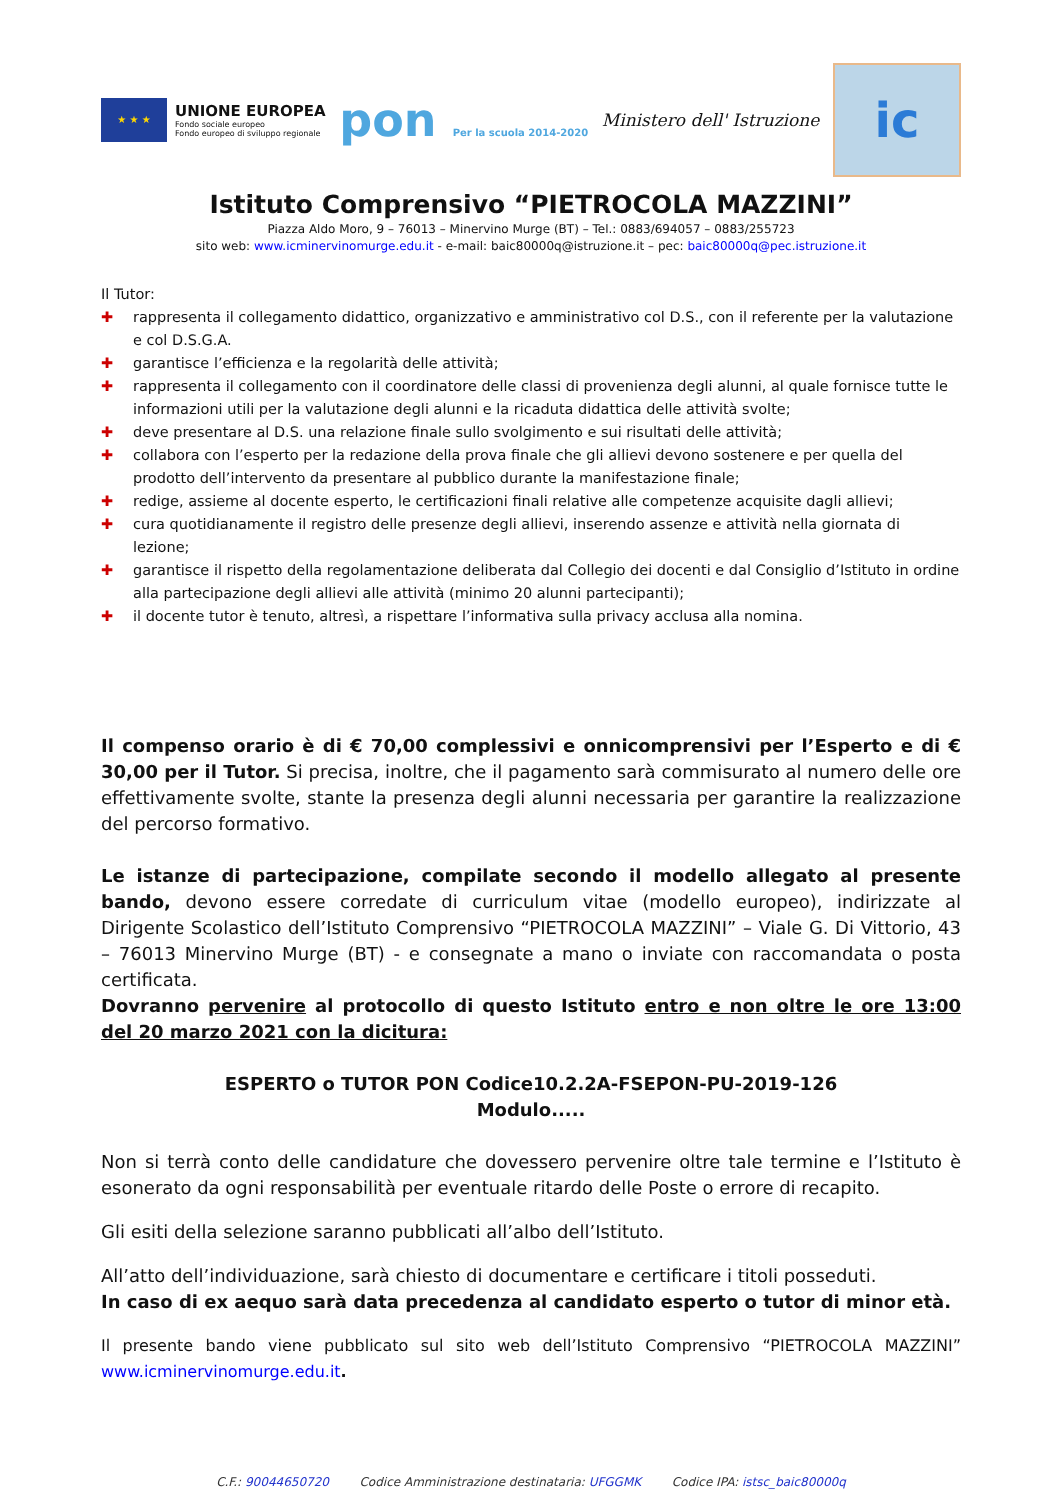★ ★ ★
UNIONE EUROPEA
Fondo sociale europeo
Fondo europeo di sviluppo regionale
pon Per la scuola 2014-2020
Ministero dell' Istruzione
ic
Istituto Comprensivo “PIETROCOLA MAZZINI”
Piazza Aldo Moro, 9 – 76013 – Minervino Murge (BT) – Tel.: 0883/694057 – 0883/255723
sito web: www.icminervinomurge.edu.it - e-mail: baic80000q@istruzione.it – pec: baic80000q@pec.istruzione.it
Il Tutor:
✚ rappresenta il collegamento didattico, organizzativo e amministrativo col D.S., con il referente per la valutazione e col D.S.G.A.
✚ garantisce l’efficienza e la regolarità delle attività;
✚ rappresenta il collegamento con il coordinatore delle classi di provenienza degli alunni, al quale fornisce tutte le informazioni utili per la valutazione degli alunni e la ricaduta didattica delle attività svolte;
✚ deve presentare al D.S. una relazione finale sullo svolgimento e sui risultati delle attività;
✚ collabora con l’esperto per la redazione della prova finale che gli allievi devono sostenere e per quella del prodotto dell’intervento da presentare al pubblico durante la manifestazione finale;
✚ redige, assieme al docente esperto, le certificazioni finali relative alle competenze acquisite dagli allievi;
✚ cura quotidianamente il registro delle presenze degli allievi, inserendo assenze e attività nella giornata di lezione;
✚ garantisce il rispetto della regolamentazione deliberata dal Collegio dei docenti e dal Consiglio d’Istituto in ordine alla partecipazione degli allievi alle attività (minimo 20 alunni partecipanti);
✚ il docente tutor è tenuto, altresì, a rispettare l’informativa sulla privacy acclusa alla nomina.
Il compenso orario è di € 70,00 complessivi e onnicomprensivi per l’Esperto e di € 30,00 per il Tutor. Si precisa, inoltre, che il pagamento sarà commisurato al numero delle ore effettivamente svolte, stante la presenza degli alunni necessaria per garantire la realizzazione del percorso formativo.
Le istanze di partecipazione, compilate secondo il modello allegato al presente bando, devono essere corredate di curriculum vitae (modello europeo), indirizzate al Dirigente Scolastico dell’Istituto Comprensivo “PIETROCOLA MAZZINI” – Viale G. Di Vittorio, 43 – 76013 Minervino Murge (BT) - e consegnate a mano o inviate con raccomandata o posta certificata.
Dovranno pervenire al protocollo di questo Istituto entro e non oltre le ore 13:00 del 20 marzo 2021 con la dicitura:
ESPERTO o TUTOR PON Codice10.2.2A-FSEPON-PU-2019-126
Modulo.....
Non si terrà conto delle candidature che dovessero pervenire oltre tale termine e l’Istituto è esonerato da ogni responsabilità per eventuale ritardo delle Poste o errore di recapito.
Gli esiti della selezione saranno pubblicati all’albo dell’Istituto.
All’atto dell’individuazione, sarà chiesto di documentare e certificare i titoli posseduti.
In caso di ex aequo sarà data precedenza al candidato esperto o tutor di minor età.
Il presente bando viene pubblicato sul sito web dell’Istituto Comprensivo “PIETROCOLA MAZZINI” www.icminervinomurge.edu.it.
C.F.: 90044650720 Codice Amministrazione destinataria: UFGGMK Codice IPA: istsc_baic80000q